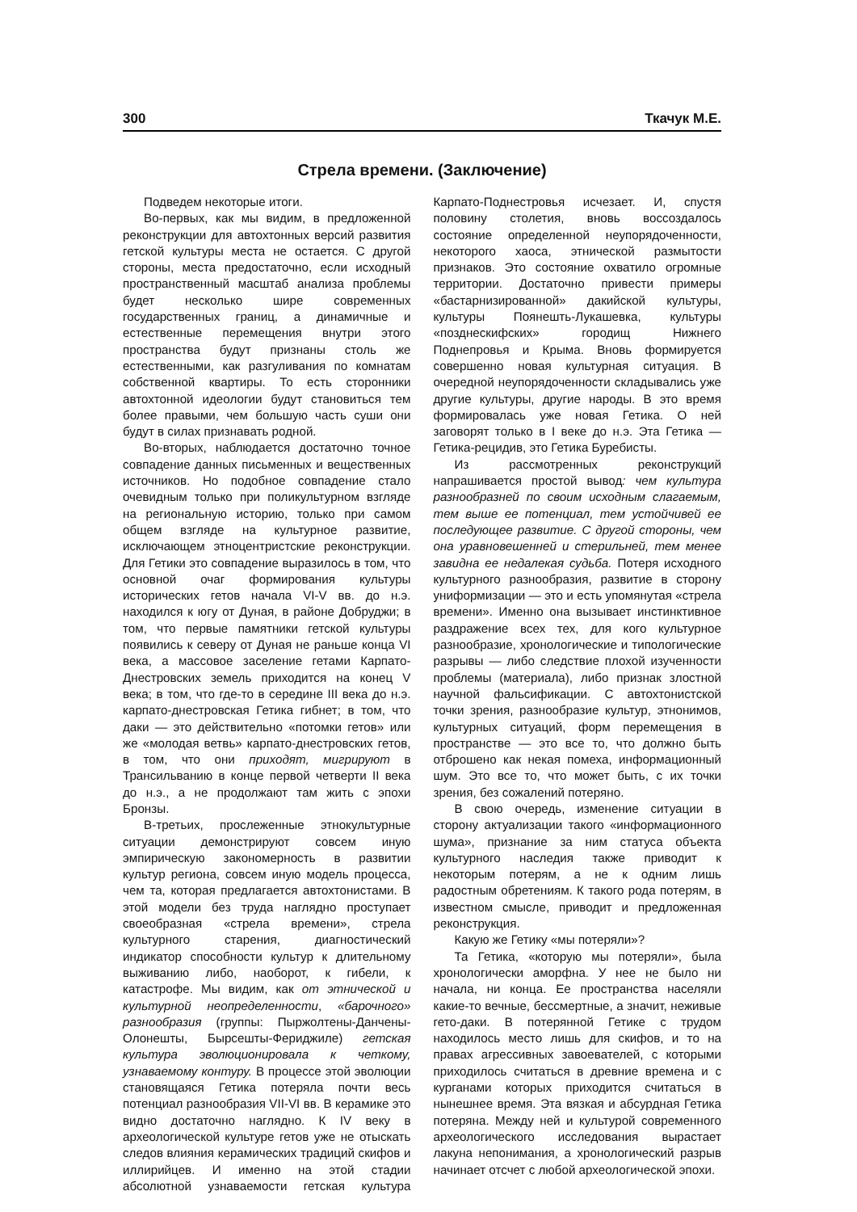300 Ткачук М.Е.
Стрела времени. (Заключение)
Подведем некоторые итоги.
Во-первых, как мы видим, в предложенной реконструкции для автохтонных версий развития гетской культуры места не остается. С другой стороны, места предостаточно, если исходный пространственный масштаб анализа проблемы будет несколько шире современных государственных границ, а динамичные и естественные перемещения внутри этого пространства будут признаны столь же естественными, как разгуливания по комнатам собственной квартиры. То есть сторонники автохтонной идеологии будут становиться тем более правыми, чем большую часть суши они будут в силах признавать родной.
Во-вторых, наблюдается достаточно точное совпадение данных письменных и вещественных источников. Но подобное совпадение стало очевидным только при поликультурном взгляде на региональную историю, только при самом общем взгляде на культурное развитие, исключающем этноцентристские реконструкции. Для Гетики это совпадение выразилось в том, что основной очаг формирования культуры исторических гетов начала VI-V вв. до н.э. находился к югу от Дуная, в районе Добруджи; в том, что первые памятники гетской культуры появились к северу от Дуная не раньше конца VI века, а массовое заселение гетами Карпато-Днестровских земель приходится на конец V века; в том, что где-то в середине III века до н.э. карпато-днестровская Гетика гибнет; в том, что даки — это действительно «потомки гетов» или же «молодая ветвь» карпато-днестровских гетов, в том, что они приходят, мигрируют в Трансильванию в конце первой четверти II века до н.э., а не продолжают там жить с эпохи Бронзы.
В-третьих, прослеженные этнокультурные ситуации демонстрируют совсем иную эмпирическую закономерность в развитии культур региона, совсем иную модель процесса, чем та, которая предлагается автохтонистами. В этой модели без труда наглядно проступает своеобразная «стрела времени», стрела культурного старения, диагностический индикатор способности культур к длительному выживанию либо, наоборот, к гибели, к катастрофе. Мы видим, как от этнической и культурной неопределенности, «барочного» разнообразия (группы: Пыржолтены-Данчены-Олонешты, Бырсешты-Фериджиле) гетская культура эволюционировала к четкому, узнаваемому контуру. В процессе этой эволюции становящаяся Гетика потеряла почти весь потенциал разнообразия VII-VI вв. В керамике это видно достаточно наглядно. К IV веку в археологической культуре гетов уже не отыскать следов влияния керамических традиций скифов и иллирийцев. И именно на этой стадии абсолютной узнаваемости гетская культура Карпато-Поднестровья исчезает. И, спустя половину столетия, вновь воссоздалось состояние определенной неупорядоченности, некоторого хаоса, этнической размытости признаков. Это состояние охватило огромные территории. Достаточно привести примеры «бастарнизированной» дакийской культуры, культуры Поянешть-Лукашевка, культуры «позднескифских» городищ Нижнего Поднепровья и Крыма. Вновь формируется совершенно новая культурная ситуация. В очередной неупорядоченности складывались уже другие культуры, другие народы. В это время формировалась уже новая Гетика. О ней заговорят только в I веке до н.э. Эта Гетика — Гетика-рецидив, это Гетика Буребисты.
Из рассмотренных реконструкций напрашивается простой вывод: чем культура разнообразней по своим исходным слагаемым, тем выше ее потенциал, тем устойчивей ее последующее развитие. С другой стороны, чем она уравновешенней и стерильней, тем менее завидна ее недалекая судьба. Потеря исходного культурного разнообразия, развитие в сторону униформизации — это и есть упомянутая «стрела времени». Именно она вызывает инстинктивное раздражение всех тех, для кого культурное разнообразие, хронологические и типологические разрывы — либо следствие плохой изученности проблемы (материала), либо признак злостной научной фальсификации. С автохтонистской точки зрения, разнообразие культур, этнонимов, культурных ситуаций, форм перемещения в пространстве — это все то, что должно быть отброшено как некая помеха, информационный шум. Это все то, что может быть, с их точки зрения, без сожалений потеряно.
В свою очередь, изменение ситуации в сторону актуализации такого «информационного шума», признание за ним статуса объекта культурного наследия также приводит к некоторым потерям, а не к одним лишь радостным обретениям. К такого рода потерям, в известном смысле, приводит и предложенная реконструкция.
Какую же Гетику «мы потеряли»?
Та Гетика, «которую мы потеряли», была хронологически аморфна. У нее не было ни начала, ни конца. Ее пространства населяли какие-то вечные, бессмертные, а значит, неживые гето-даки. В потерянной Гетике с трудом находилось место лишь для скифов, и то на правах агрессивных завоевателей, с которыми приходилось считаться в древние времена и с курганами которых приходится считаться в нынешнее время. Эта вязкая и абсурдная Гетика потеряна. Между ней и культурой современного археологического исследования вырастает лакуна непонимания, а хронологический разрыв начинает отсчет с любой археологической эпохи.